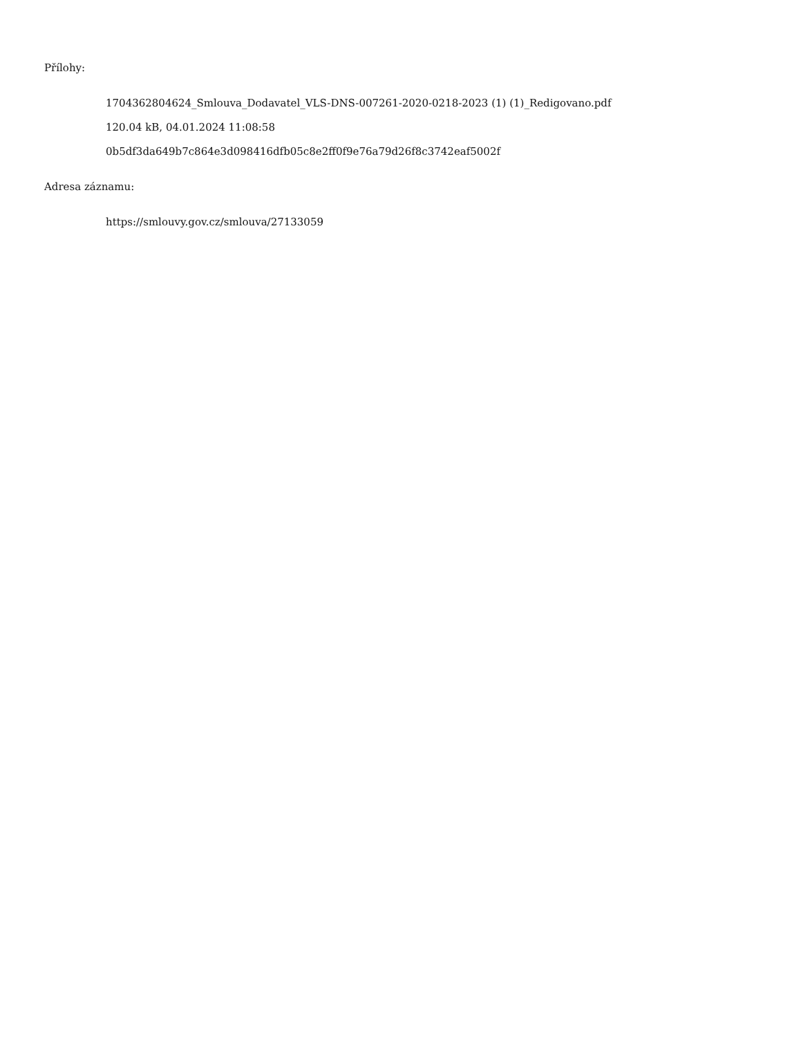Přílohy:
1704362804624_Smlouva_Dodavatel_VLS-DNS-007261-2020-0218-2023 (1) (1)_Redigovano.pdf
120.04 kB, 04.01.2024 11:08:58
0b5df3da649b7c864e3d098416dfb05c8e2ff0f9e76a79d26f8c3742eaf5002f
Adresa záznamu:
https://smlouvy.gov.cz/smlouva/27133059